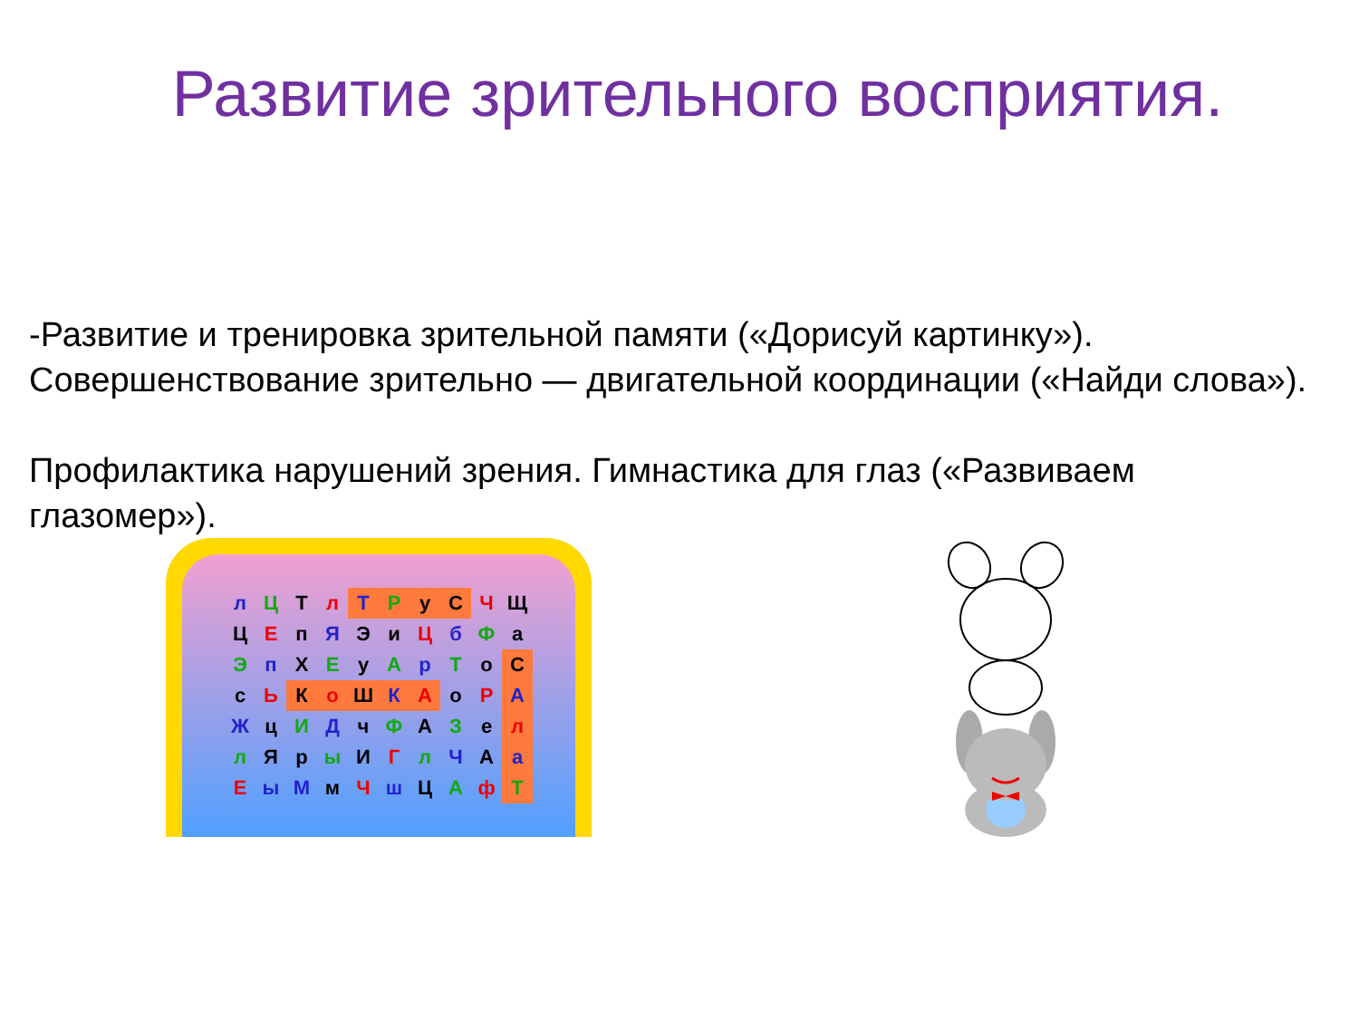Развитие зрительного восприятия.
-Развитие и тренировка зрительной памяти («Дорисуй картинку»). Совершенствование зрительно — двигательной координации («Найди слова»).
Профилактика нарушений зрения. Гимнастика для глаз («Развиваем глазомер»).
| л | Ц | Т | л | Т | Р | у | С | Ч | Щ |
| Ц | Е | п | Я | Э | и | Ц | б | Ф | а |
| Э | п | Х | Е | у | А | р | Т | о | С |
| с | Ь | К | о | Ш | К | А | о | Р | А |
| Ж | ц | И | Д | ч | Ф | А | З | е | л |
| л | Я | р | ы | И | Г | л | Ч | А | а |
| Е | ы | М | м | Ч | ш | Ц | А | ф | Т |